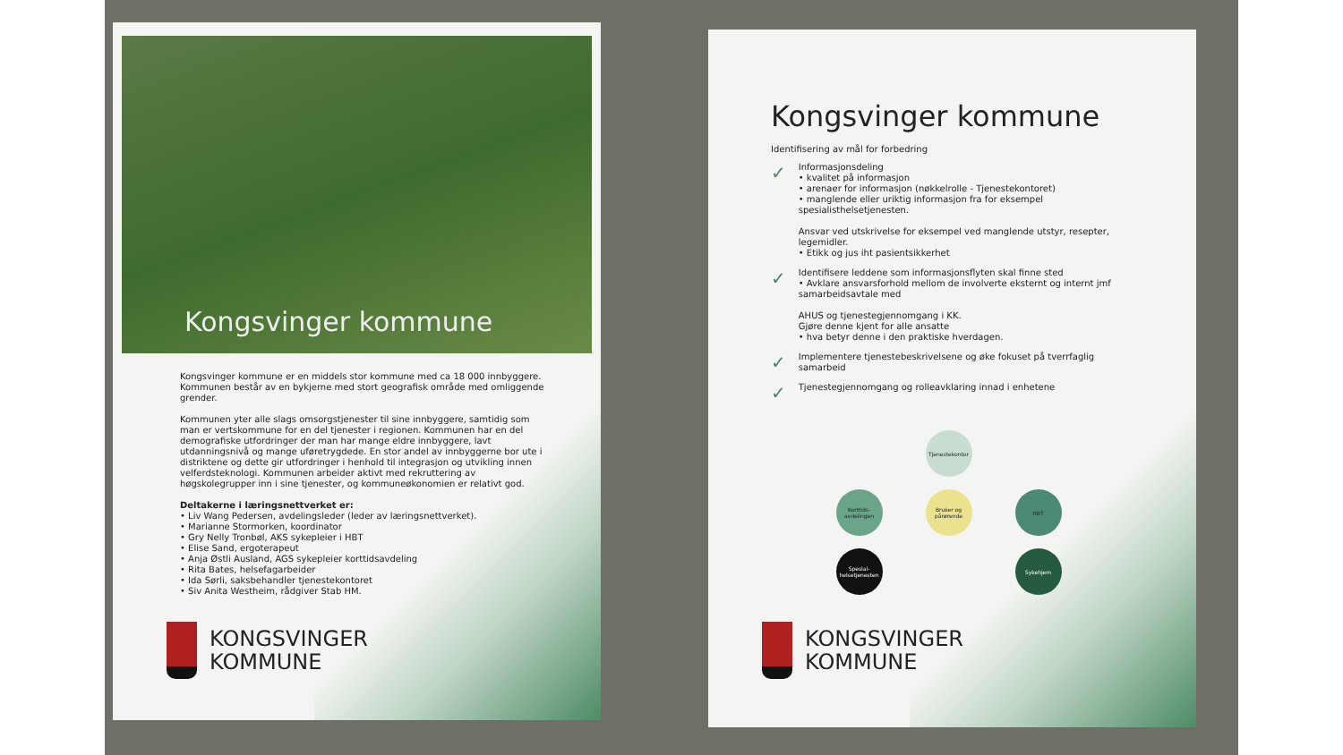Kongsvinger kommune
Kongsvinger kommune er en middels stor kommune med ca 18 000 innbyggere. Kommunen består av en bykjerne med stort geografisk område med omliggende grender.
Kommunen yter alle slags omsorgstjenester til sine innbyggere, samtidig som man er vertskommune for en del tjenester i regionen. Kommunen har en del demografiske utfordringer der man har mange eldre innbyggere, lavt utdanningsnivå og mange uføretrygdede. En stor andel av innbyggerne bor ute i distriktene og dette gir utfordringer i henhold til integrasjon og utvikling innen velferdsteknologi. Kommunen arbeider aktivt med rekruttering av høgskolegrupper inn i sine tjenester, og kommuneøkonomien er relativt god.
Deltakerne i læringsnettverket er:
• Liv Wang Pedersen, avdelingsleder (leder av læringsnettverket).
• Marianne Stormorken, koordinator
• Gry Nelly Tronbøl, AKS sykepleier i HBT
• Elise Sand, ergoterapeut
• Anja Østli Ausland, AGS sykepleier korttidsavdeling
• Rita Bates, helsefagarbeider
• Ida Sørli, saksbehandler tjenestekontoret
• Siv Anita Westheim, rådgiver Stab HM.
KONGSVINGER
KOMMUNE
Kongsvinger kommune
Identifisering av mål for forbedring
✓
Informasjonsdeling
• kvalitet på informasjon
• arenaer for informasjon (nøkkelrolle - Tjenestekontoret)
• manglende eller uriktig informasjon fra for eksempel spesialisthelsetjenesten.
Ansvar ved utskrivelse for eksempel ved manglende utstyr, resepter, legemidler.
• Etikk og jus iht pasientsikkerhet
✓
Identifisere leddene som informasjonsflyten skal finne sted
• Avklare ansvarsforhold mellom de involverte eksternt og internt jmf samarbeidsavtale med
AHUS og tjenestegjennomgang i KK.
Gjøre denne kjent for alle ansatte
• hva betyr denne i den praktiske hverdagen.
✓
Implementere tjenestebeskrivelsene og øke fokuset på tverrfaglig samarbeid
✓
Tjenestegjennomgang og rolleavklaring innad i enhetene
Tjenestekontor
Korttids-avdelingen
Bruker og pårørende
HBT
Spesial-helsetjenesten
Sykehjem
KONGSVINGER
KOMMUNE